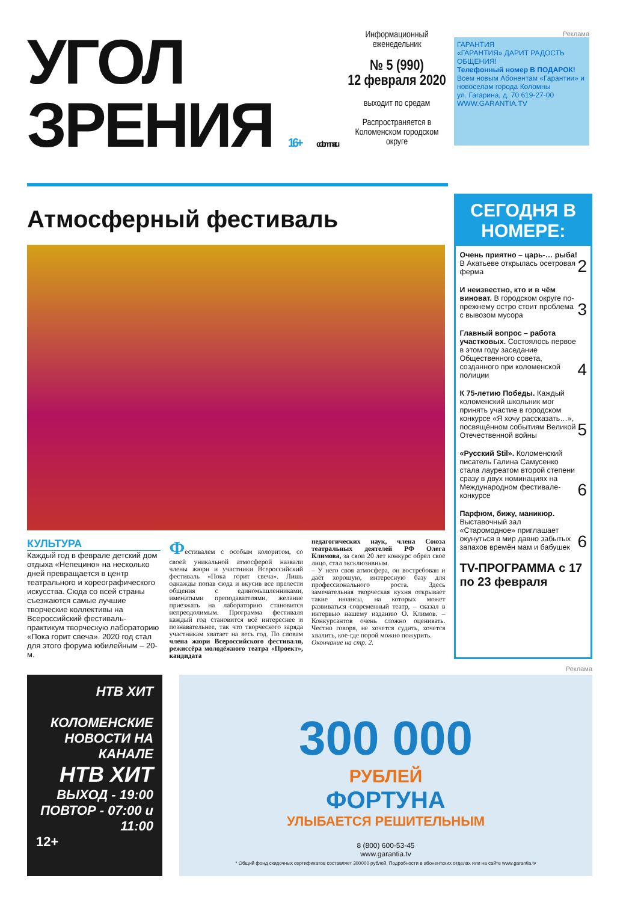УГОЛ
ЗРЕНИЯ 16+ colomna.ru
Информационный еженедельник
№ 5 (990)
12 февраля 2020
выходит по средам
Распространяется в Коломенском городском округе
Реклама
ГАРАНТИЯ
«ГАРАНТИЯ» ДАРИТ РАДОСТЬ ОБЩЕНИЯ!
Телефонный номер В ПОДАРОК!
Всем новым Абонентам «Гарантии» и новоселам города Коломны
ул. Гагарина, д. 70 619-27-00 WWW.GARANTIA.TV
Атмосферный фестиваль
КУЛЬТУРА
Каждый год в феврале детский дом отдыха «Непецино» на несколько дней превращается в центр театрального и хореографического искусства. Сюда со всей страны съезжаются самые лучшие творческие коллективы на Всероссийский фестиваль-практикум творческую лабораторию «Пока горит свеча». 2020 год стал для этого форума юбилейным – 20-м.
Фестивалем с особым колоритом, со своей уникальной атмосферой назвали члены жюри и участники Всероссийский фестиваль «Пока горит свеча». Лишь однажды попав сюда и вкусив все прелести общения с единомышленниками, именитыми преподавателями, желание приезжать на лабораторию становится непреодолимым. Программа фестиваля каждый год становится всё интереснее и познавательнее, так что творческого заряда участникам хватает на весь год. По словам члена жюри Всероссийского фестиваля, режиссёра молодёжного театра «Проект», кандидата
педагогических наук, члена Союза театральных деятелей РФ Олега Климова, за свои 20 лет конкурс обрёл своё лицо, стал эксклюзивным.
– У него своя атмосфера, он востребован и даёт хорошую, интересную базу для профессионального роста. Здесь замечательная творческая кухня открывает такие нюансы, на которых может развиваться современный театр, – сказал в интервью нашему изданию О. Климов. – Конкурсантов очень сложно оценивать. Честно говоря, не хочется судить, хочется хвалить, кое-где порой можно пожурить.
Окончание на стр. 2.
СЕГОДНЯ В НОМЕРЕ:
Очень приятно – царь-… рыба! В Акатьеве открылась осетровая ферма 2
И неизвестно, кто и в чём виноват. В городском округе по-прежнему остро стоит проблема с вывозом мусора 3
Главный вопрос – работа участковых. Состоялось первое в этом году заседание Общественного совета, созданного при коломенской полиции 4
К 75-летию Победы. Каждый коломенский школьник мог принять участие в городском конкурсе «Я хочу рассказать…», посвящённом событиям Великой Отечественной войны 5
«Русский Stil». Коломенский писатель Галина Самусенко стала лауреатом второй степени сразу в двух номинациях на Международном фестивале-конкурсе 6
Парфюм, бижу, маникюр. Выставочный зал «Старомодное» приглашает окунуться в мир давно забытых запахов времён мам и бабушек 6
TV-ПРОГРАММА с 17 по 23 февраля
Реклама
НТВ ХИТ
КОЛОМЕНСКИЕ НОВОСТИ НА КАНАЛЕ
НТВ ХИТ
ВЫХОД - 19:00
ПОВТОР - 07:00 и 11:00
12+
300 000
РУБЛЕЙ
ФОРТУНА
УЛЫБАЕТСЯ РЕШИТЕЛЬНЫМ
8 (800) 600-53-45
www.garantia.tv
* Общий фонд скидочных сертификатов составляет 300000 рублей. Подробности в абонентских отделах или на сайте www.garantia.tv